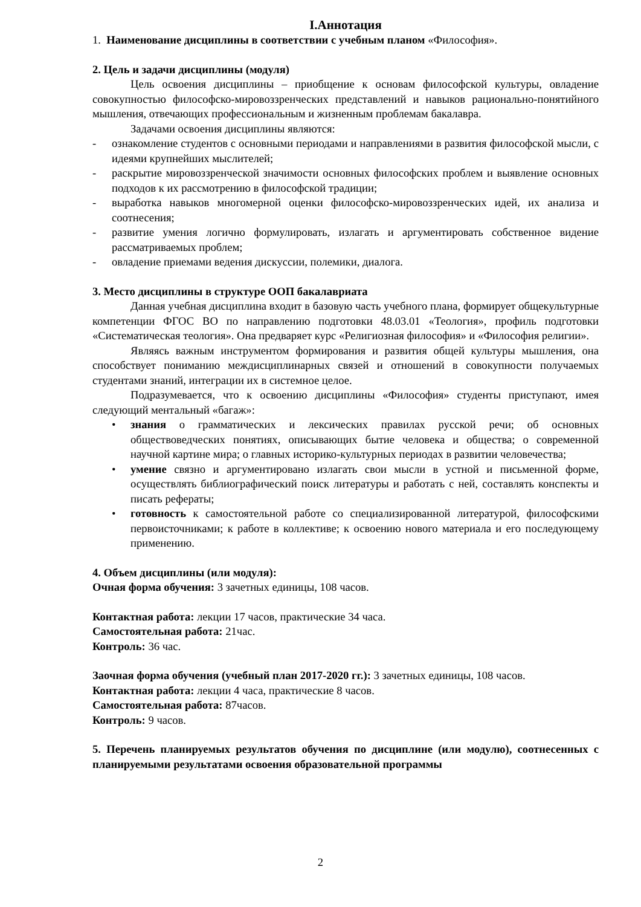I.Аннотация
1. Наименование дисциплины в соответствии с учебным планом «Философия».
2. Цель и задачи дисциплины (модуля)
Цель освоения дисциплины – приобщение к основам философской культуры, овладение совокупностью философско-мировоззренческих представлений и навыков рационально-понятийного мышления, отвечающих профессиональным и жизненным проблемам бакалавра.
Задачами освоения дисциплины являются:
- ознакомление студентов с основными периодами и направлениями в развития философской мысли, с идеями крупнейших мыслителей;
- раскрытие мировоззренческой значимости основных философских проблем и выявление основных подходов к их рассмотрению в философской традиции;
- выработка навыков многомерной оценки философско-мировоззренческих идей, их анализа и соотнесения;
- развитие умения логично формулировать, излагать и аргументировать собственное видение рассматриваемых проблем;
- овладение приемами ведения дискуссии, полемики, диалога.
3. Место дисциплины в структуре ООП бакалавриата
Данная учебная дисциплина входит в базовую часть учебного плана, формирует общекультурные компетенции ФГОС ВО по направлению подготовки 48.03.01 «Теология», профиль подготовки «Систематическая теология». Она предваряет курс «Религиозная философия» и «Философия религии».
Являясь важным инструментом формирования и развития общей культуры мышления, она способствует пониманию междисциплинарных связей и отношений в совокупности получаемых студентами знаний, интеграции их в системное целое.
Подразумевается, что к освоению дисциплины «Философия» студенты приступают, имея следующий ментальный «багаж»:
• знания о грамматических и лексических правилах русской речи; об основных обществоведческих понятиях, описывающих бытие человека и общества; о современной научной картине мира; о главных историко-культурных периодах в развитии человечества;
• умение связно и аргументировано излагать свои мысли в устной и письменной форме, осуществлять библиографический поиск литературы и работать с ней, составлять конспекты и писать рефераты;
• готовность к самостоятельной работе со специализированной литературой, философскими первоисточниками; к работе в коллективе; к освоению нового материала и его последующему применению.
4. Объем дисциплины (или модуля):
Очная форма обучения: 3 зачетных единицы, 108 часов.
Контактная работа: лекции 17 часов, практические 34 часа.
Самостоятельная работа: 21час.
Контроль: 36 час.
Заочная форма обучения (учебный план 2017-2020 гг.): 3 зачетных единицы, 108 часов.
Контактная работа: лекции 4 часа, практические 8 часов.
Самостоятельная работа: 87часов.
Контроль: 9 часов.
5. Перечень планируемых результатов обучения по дисциплине (или модулю), соотнесенных с планируемыми результатами освоения образовательной программы
2